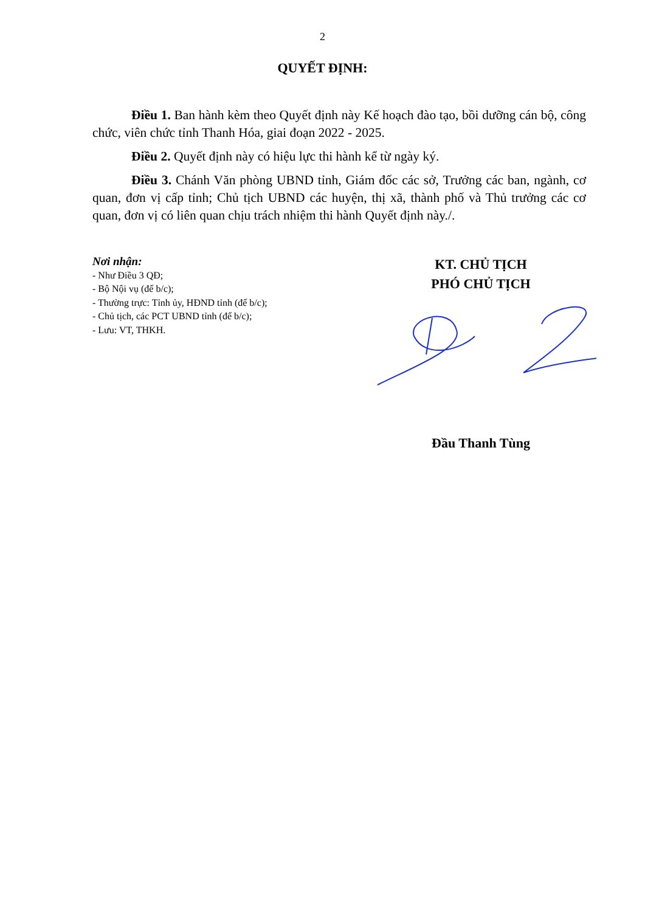2
QUYẾT ĐỊNH:
Điều 1. Ban hành kèm theo Quyết định này Kế hoạch đào tạo, bồi dưỡng cán bộ, công chức, viên chức tỉnh Thanh Hóa, giai đoạn 2022 - 2025.
Điều 2. Quyết định này có hiệu lực thi hành kể từ ngày ký.
Điều 3. Chánh Văn phòng UBND tỉnh, Giám đốc các sở, Trưởng các ban, ngành, cơ quan, đơn vị cấp tỉnh; Chủ tịch UBND các huyện, thị xã, thành phố và Thủ trưởng các cơ quan, đơn vị có liên quan chịu trách nhiệm thi hành Quyết định này./.
Nơi nhận:
- Như Điều 3 QĐ;
- Bộ Nội vụ (để b/c);
- Thường trực: Tỉnh ủy, HĐND tỉnh (để b/c);
- Chủ tịch, các PCT UBND tỉnh (để b/c);
- Lưu: VT, THKH.
KT. CHỦ TỊCH
PHÓ CHỦ TỊCH
Đầu Thanh Tùng